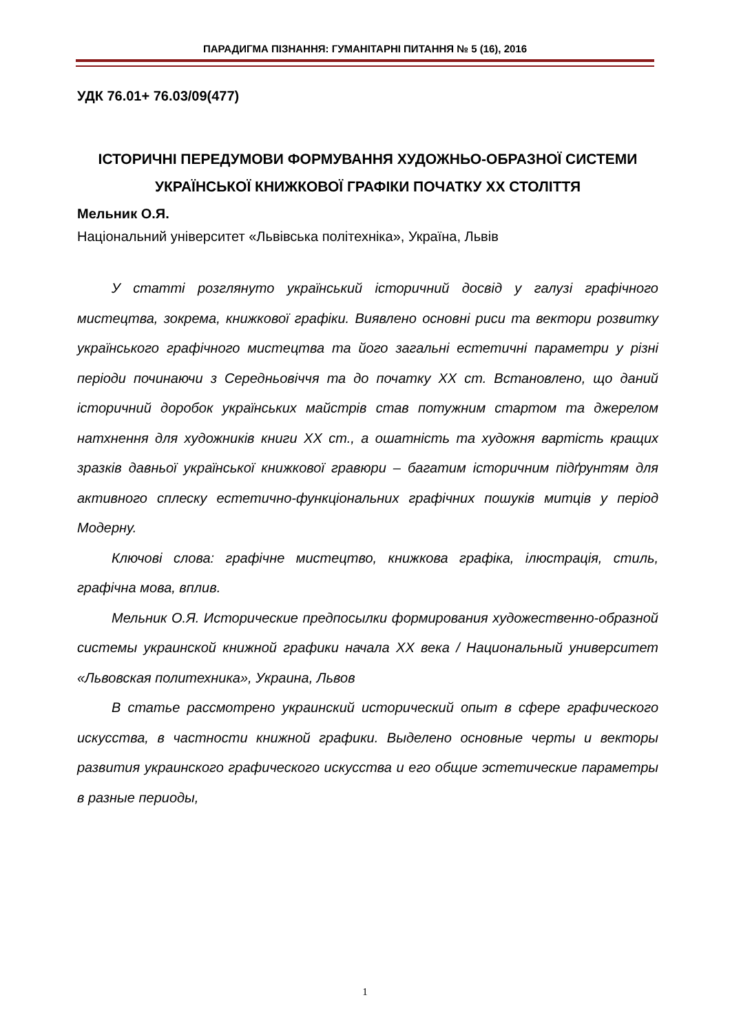ПАРАДИГМА ПІЗНАННЯ: ГУМАНІТАРНІ ПИТАННЯ № 5 (16), 2016
УДК 76.01+ 76.03/09(477)
ІСТОРИЧНІ ПЕРЕДУМОВИ ФОРМУВАННЯ ХУДОЖНЬО-ОБРАЗНОЇ СИСТЕМИ УКРАЇНСЬКОЇ КНИЖКОВОЇ ГРАФІКИ ПОЧАТКУ ХХ СТОЛІТТЯ
Мельник О.Я.
Національний університет «Львівська політехніка», Україна, Львів
У статті розглянуто український історичний досвід у галузі графічного мистецтва, зокрема, книжкової графіки. Виявлено основні риси та вектори розвитку українського графічного мистецтва та його загальні естетичні параметри у різні періоди починаючи з Середньовіччя та до початку ХХ ст. Встановлено, що даний історичний доробок українських майстрів став потужним стартом та джерелом натхнення для художників книги ХХ ст., а ошатність та художня вартість кращих зразків давньої української книжкової гравюри – багатим історичним підґрунтям для активного сплеску естетично-функціональних графічних пошуків митців у період Модерну.
Ключові слова: графічне мистецтво, книжкова графіка, ілюстрація, стиль, графічна мова, вплив.
Мельник О.Я. Исторические предпосылки формирования художественно-образной системы украинской книжной графики начала ХХ века / Национальный университет «Львовская политехника», Украина, Львов
В статье рассмотрено украинский исторический опыт в сфере графического искусства, в частности книжной графики. Выделено основные черты и векторы развития украинского графического искусства и его общие эстетические параметры в разные периоды,
1